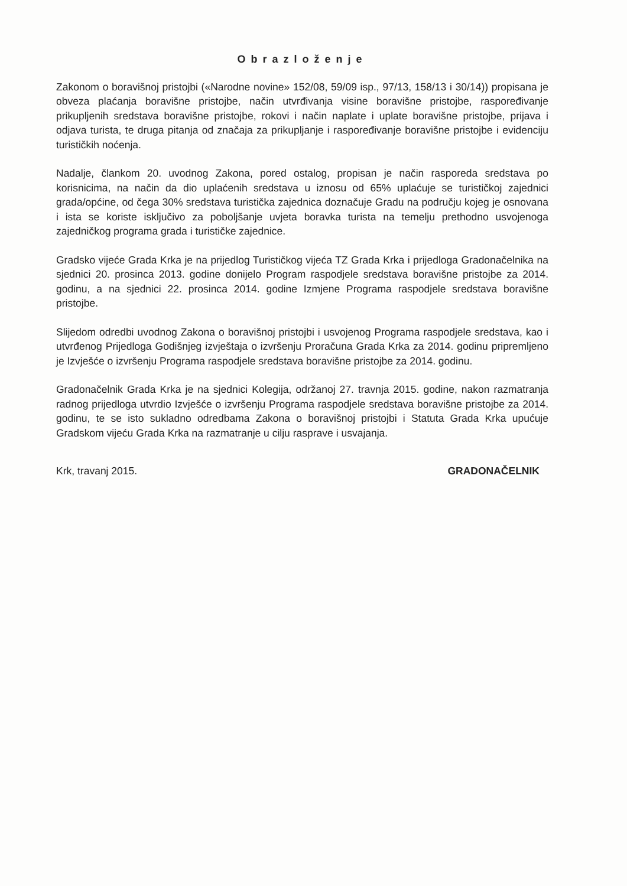Obrazloženje
Zakonom o boravišnoj pristojbi («Narodne novine» 152/08, 59/09 isp., 97/13, 158/13 i 30/14)) propisana je obveza plaćanja boravišne pristojbe, način utvrđivanja visine boravišne pristojbe, raspoređivanje prikupljenih sredstava boravišne pristojbe, rokovi i način naplate i uplate boravišne pristojbe, prijava i odjava turista, te druga pitanja od značaja za prikupljanje i raspoređivanje boravišne pristojbe i evidenciju turističkih noćenja.
Nadalje, člankom 20. uvodnog Zakona, pored ostalog, propisan je način rasporeda sredstava po korisnicima, na način da dio uplaćenih sredstava u iznosu od 65% uplaćuje se turističkoj zajednici grada/općine, od čega 30% sredstava turistička zajednica doznačuje Gradu na području kojeg je osnovana i ista se koriste isključivo za poboljšanje uvjeta boravka turista na temelju prethodno usvojenoga zajedničkog programa grada i turističke zajednice.
Gradsko vijeće Grada Krka je na prijedlog Turističkog vijeća TZ Grada Krka i prijedloga Gradonačelnika na sjednici 20. prosinca 2013. godine donijelo Program raspodjele sredstava boravišne pristojbe za 2014. godinu, a na sjednici 22. prosinca 2014. godine Izmjene Programa raspodjele sredstava boravišne pristojbe.
Slijedom odredbi uvodnog Zakona o boravišnoj pristojbi i usvojenog Programa raspodjele sredstava, kao i utvrđenog Prijedloga Godišnjeg izvještaja o izvršenju Proračuna Grada Krka za 2014. godinu pripremljeno je Izvješće o izvršenju Programa raspodjele sredstava boravišne pristojbe za 2014. godinu.
Gradonačelnik Grada Krka je na sjednici Kolegija, održanoj 27. travnja 2015. godine, nakon razmatranja radnog prijedloga utvrdio Izvješće o izvršenju Programa raspodjele sredstava boravišne pristojbe za 2014. godinu, te se isto sukladno odredbama Zakona o boravišnoj pristojbi i Statuta Grada Krka upućuje Gradskom vijeću Grada Krka na razmatranje u cilju rasprave i usvajanja.
Krk, travanj 2015. GRADONAČELNIK